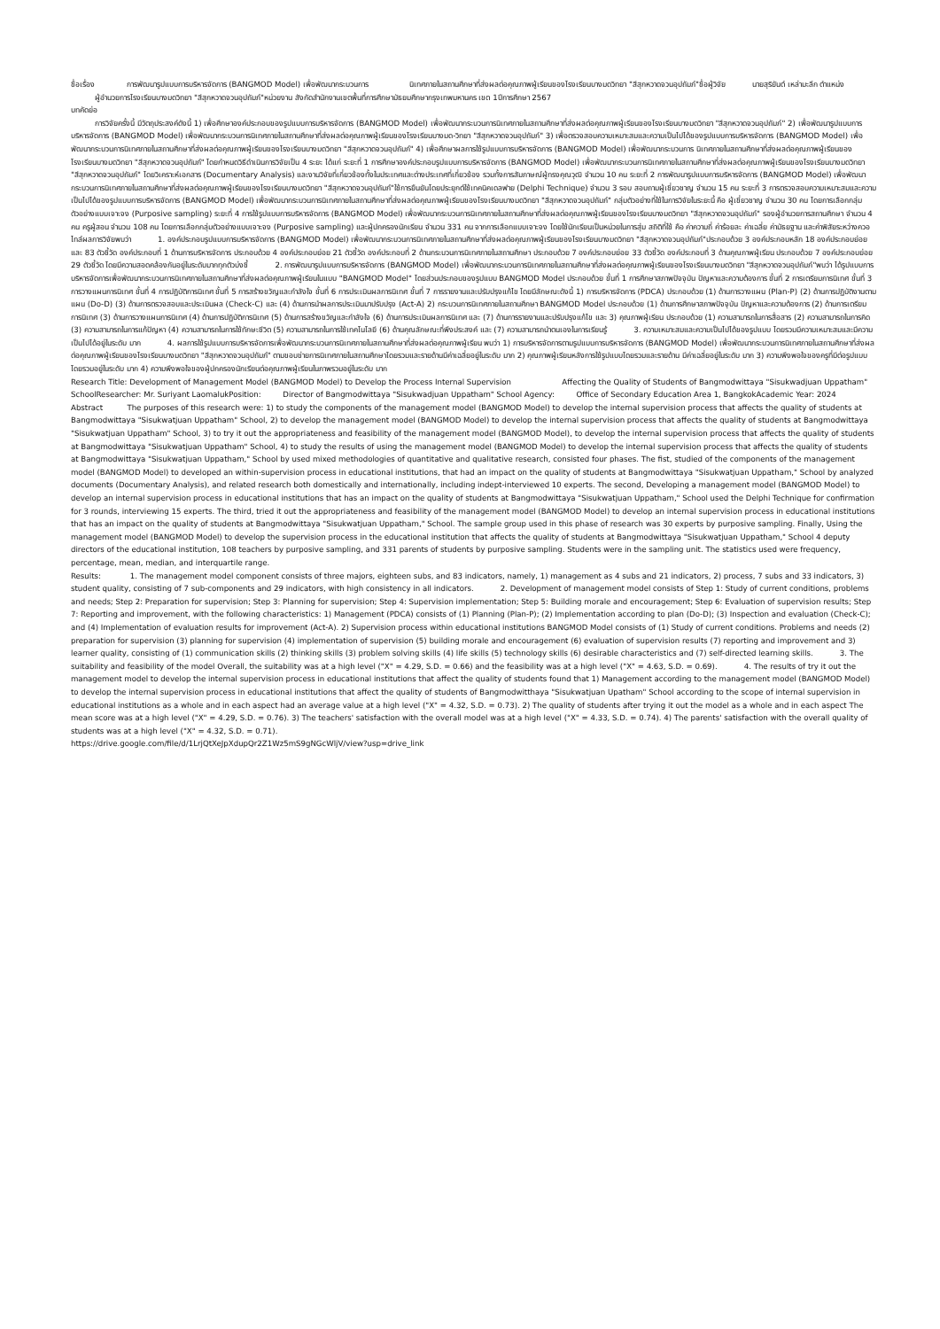ชื่อเรื่อง การพัฒนารูปแบบการบริหารจัดการ (BANGMOD Model) เพื่อพัฒนากระบวนการ นิเทศภายในสถานศึกษาที่ส่งผลต่อคุณภาพผู้เรียนของโรงเรียนบางมดวิทยา "สีสุกหวาดจวนอุปถัมภ์"ชื่อผู้วิจัย นายสุริยันต์ เหล่ามะลึก ตำแหน่ง ผู้อำนวยการโรงเรียนบางมดวิทยา "สีสุกหวาดจวนอุปถัมภ์"หน่วยงาน สังกัดสำนักงานเขตพื้นที่การศึกษามัธยมศึกษากรุงเทพมหานคร เขต 1ปีการศึกษา 2567
บทคัดย่อ
การวิจัยครั้งนี้ มีวัตถุประสงค์ดังนี้ 1) เพื่อศึกษาองค์ประกอบของรูปแบบการบริหารจัดการ (BANGMOD Model) เพื่อพัฒนากระบวนการนิเทศภายในสถานศึกษาที่ส่งผลต่อคุณภาพผู้เรียนของโรงเรียนบางมดวิทยา "สีสุกหวาดจวนอุปถัมภ์" 2) เพื่อพัฒนารูปแบบการบริหารจัดการ (BANGMOD Model) เพื่อพัฒนากระบวนการนิเทศภายในสถานศึกษาที่ส่งผลต่อคุณภาพผู้เรียนของโรงเรียนบางมด-วิทยา "สีสุกหวาดจวนอุปถัมภ์" 3) เพื่อตรวจสอบความเหมาะสมและความเป็นไปได้ของรูปแบบการบริหารจัดการ (BANGMOD Model) เพื่อพัฒนากระบวนการนิเทศภายในสถานศึกษาที่ส่งผลต่อคุณภาพผู้เรียนของโรงเรียนบางมดวิทยา "สีสุกหวาดจวนอุปถัมภ์" 4) เพื่อศึกษาผลการใช้รูปแบบการบริหารจัดการ (BANGMOD Model) เพื่อพัฒนากระบวนการ นิเทศภายในสถานศึกษาที่ส่งผลต่อคุณภาพผู้เรียนของโรงเรียนบางมดวิทยา "สีสุกหวาดจวนอุปถัมภ์" โดยกำหนดวิธีดำเนินการวิจัยเป็น 4 ระยะ ได้แก่ ระยะที่ 1 การศึกษาองค์ประกอบรูปแบบการบริหารจัดการ (BANGMOD Model) เพื่อพัฒนากระบวนการนิเทศภายในสถานศึกษาที่ส่งผลต่อคุณภาพผู้เรียนของโรงเรียนบางมดวิทยา "สีสุกหวาดจวนอุปถัมภ์" โดยวิเคราะห์เอกสาร (Documentary Analysis) และงานวิจัยที่เกี่ยวข้องทั้งในประเทศและต่างประเทศที่เกี่ยวข้อง รวมทั้งการสัมภาษณ์ผู้ทรงคุณวุฒิ จำนวน 10 คน ระยะที่ 2 การพัฒนารูปแบบการบริหารจัดการ (BANGMOD Model) เพื่อพัฒนากระบวนการนิเทศภายในสถานศึกษาที่ส่งผลต่อคุณภาพผู้เรียนของโรงเรียนบางมดวิทยา "สีสุกหวาดจวนอุปถัมภ์"ใช้การยืนยันโดยประยุกต์ใช้เทคนิคเดลฟาย (Delphi Technique) จำนวน 3 รอบ สอบถามผู้เชี่ยวชาญ จำนวน 15 คน ระยะที่ 3 การตรวจสอบความเหมาะสมและความเป็นไปได้ของรูปแบบการบริหารจัดการ (BANGMOD Model) เพื่อพัฒนากระบวนการนิเทศภายในสถานศึกษาที่ส่งผลต่อคุณภาพผู้เรียนของโรงเรียนบางมดวิทยา "สีสุกหวาดจวนอุปถัมภ์" กลุ่มตัวอย่างที่ใช้ในการวิจัยในระยะนี้ คือ ผู้เชี่ยวชาญ จำนวน 30 คน โดยการเลือกกลุ่มตัวอย่างแบบเจาะจง (Purposive sampling) ระยะที่ 4 การใช้รูปแบบการบริหารจัดการ (BANGMOD Model) เพื่อพัฒนากระบวนการนิเทศภายในสถานศึกษาที่ส่งผลต่อคุณภาพผู้เรียนของโรงเรียนบางมดวิทยา "สีสุกหวาดจวนอุปถัมภ์" รองผู้อำนวยการสถานศึกษา จำนวน 4 คน ครูผู้สอน จำนวน 108 คน โดยการเลือกกลุ่มตัวอย่างแบบเจาะจง (Purposive sampling) และผู้ปกครองนักเรียน จำนวน 331 คน จากการเลือกแบบเจาะจง โดยใช้นักเรียนเป็นหน่วยในการสุ่ม สถิติที่ใช้ คือ ค่าความถี่ ค่าร้อยละ ค่าเฉลี่ย ค่ามัธยฐาน และค่าพิสัยระหว่างควอไทล์ผลการวิจัยพบว่า 1. องค์ประกอบรูปแบบการบริหารจัดการ (BANGMOD Model) เพื่อพัฒนากระบวนการนิเทศภายในสถานศึกษาที่ส่งผลต่อคุณภาพผู้เรียนของโรงเรียนบางมดวิทยา "สีสุกหวาดจวนอุปถัมภ์"ประกอบด้วย 3 องค์ประกอบหลัก 18 องค์ประกอบย่อย และ 83 ตัวชี้วัด องค์ประกอบที่ 1 ด้านการบริหารจัดการ ประกอบด้วย 4 องค์ประกอบย่อย 21 ตัวชี้วัด องค์ประกอบที่ 2 ด้านกระบวนการนิเทศภายในสถานศึกษา ประกอบด้วย 7 องค์ประกอบย่อย 33 ตัวชี้วัด องค์ประกอบที่ 3 ด้านคุณภาพผู้เรียน ประกอบด้วย 7 องค์ประกอบย่อย 29 ตัวชี้วัด โดยมีความสอดคล้องกันอยู่ในระดับมากทุกตัวบ่งชี้ 2. การพัฒนารูปแบบการบริหารจัดการ (BANGMOD Model) เพื่อพัฒนากระบวนการนิเทศภายในสถานศึกษาที่ส่งผลต่อคุณภาพผู้เรียนของโรงเรียนบางมดวิทยา "สีสุกหวาดจวนอุปถัมภ์"พบว่า ได้รูปแบบการบริหารจัดการเพื่อพัฒนากระบวนการนิเทศภายในสถานศึกษาที่ส่งผลต่อคุณภาพผู้เรียนในแบบ "BANGMOD Model" โดยส่วนประกอบของรูปแบบ BANGMOD Model ประกอบด้วย ขั้นที่ 1 การศึกษาสภาพปัจจุบัน ปัญหาและความต้องการ ขั้นที่ 2 การเตรียมการนิเทศ ขั้นที่ 3 การวางแผนการนิเทศ ขั้นที่ 4 การปฏิบัติการนิเทศ ขั้นที่ 5 การสร้างขวัญและกำลังใจ ขั้นที่ 6 การประเมินผลการนิเทศ ขั้นที่ 7 การรายงานและปรับปรุงแก้ไข โดยมีลักษณะดังนี้ 1) การบริหารจัดการ (PDCA) ประกอบด้วย (1) ด้านการวางแผน (Plan-P) (2) ด้านการปฏิบัติงานตามแผน (Do-D) (3) ด้านการตรวจสอบและประเมินผล (Check-C) และ (4) ด้านการนำผลการประเมินมาปรับปรุง (Act-A) 2) กระบวนการนิเทศภายในสถานศึกษา BANGMOD Model ประกอบด้วย (1) ด้านการศึกษาสภาพปัจจุบัน ปัญหาและความต้องการ (2) ด้านการเตรียมการนิเทศ (3) ด้านการวางแผนการนิเทศ (4) ด้านการปฏิบัติการนิเทศ (5) ด้านการสร้างขวัญและกำลังใจ (6) ด้านการประเมินผลการนิเทศ และ (7) ด้านการรายงานและปรับปรุงแก้ไข และ 3) คุณภาพผู้เรียน ประกอบด้วย (1) ความสามารถในการสื่อสาร (2) ความสามารถในการคิด (3) ความสามารถในการแก้ปัญหา (4) ความสามารถในการใช้ทักษะชีวิต (5) ความสามารถในการใช้เทคโนโลยี (6) ด้านคุณลักษณะที่พึงประสงค์ และ (7) ความสามารถนำตนเองในการเรียนรู้ 3. ความเหมาะสมและความเป็นไปได้ของรูปแบบ โดยรวมมีความเหมาะสมและมีความเป็นไปได้อยู่ในระดับ มาก 4. ผลการใช้รูปแบบการบริหารจัดการเพื่อพัฒนากระบวนการนิเทศภายในสถานศึกษาที่ส่งผลต่อคุณภาพผู้เรียน พบว่า 1) การบริหารจัดการตามรูปแบบการบริหารจัดการ (BANGMOD Model) เพื่อพัฒนากระบวนการนิเทศภายในสถานศึกษาที่ส่งผลต่อคุณภาพผู้เรียนของโรงเรียนบางมดวิทยา "สีสุกหวาดจวนอุปถัมภ์" ตามขอบข่ายการนิเทศภายในสถานศึกษาโดยรวมและรายด้านมีค่าเฉลี่ยอยู่ในระดับ มาก 2) คุณภาพผู้เรียนหลังการใช้รูปแบบโดยรวมและรายด้าน มีค่าเฉลี่ยอยู่ในระดับ มาก 3) ความพึงพอใจของครูที่มีต่อรูปแบบโดยรวมอยู่ในระดับ มาก 4) ความพึงพอใจของผู้ปกครองนักเรียนต่อคุณภาพผู้เรียนในภาพรวมอยู่ในระดับ มาก
Research Title: Development of Management Model (BANGMOD Model) to Develop the Process Internal Supervision Affecting the Quality of Students of Bangmodwittaya "Sisukwadjuan Uppatham" SchoolResearcher: Mr. Suriyant LaomalukPosition: Director of Bangmodwittaya "Sisukwadjuan Uppatham" School Agency: Office of Secondary Education Area 1, BangkokAcademic Year: 2024
Abstract The purposes of this research were: 1) to study the components of the management model (BANGMOD Model) to develop the internal supervision process that affects the quality of students at Bangmodwittaya "Sisukwatjuan Uppatham" School, 2) to develop the management model (BANGMOD Model) to develop the internal supervision process that affects the quality of students at Bangmodwittaya "Sisukwatjuan Uppatham" School, 3) to try it out the appropriateness and feasibility of the management model (BANGMOD Model), to develop the internal supervision process that affects the quality of students at Bangmodwittaya "Sisukwatjuan Uppatham" School, 4) to study the results of using the management model (BANGMOD Model) to develop the internal supervision process that affects the quality of students at Bangmodwittaya "Sisukwatjuan Uppatham," School by used mixed methodologies of quantitative and qualitative research, consisted four phases. The fist, studied of the components of the management model (BANGMOD Model) to developed an within-supervision process in educational institutions, that had an impact on the quality of students at Bangmodwittaya "Sisukwatjuan Uppatham," School by analyzed documents (Documentary Analysis), and related research both domestically and internationally, including indept-interviewed 10 experts. The second, Developing a management model (BANGMOD Model) to develop an internal supervision process in educational institutions that has an impact on the quality of students at Bangmodwittaya "Sisukwatjuan Uppatham," School used the Delphi Technique for confirmation for 3 rounds, interviewing 15 experts. The third, tried it out the appropriateness and feasibility of the management model (BANGMOD Model) to develop an internal supervision process in educational institutions that has an impact on the quality of students at Bangmodwittaya "Sisukwatjuan Uppatham," School. The sample group used in this phase of research was 30 experts by purposive sampling. Finally, Using the management model (BANGMOD Model) to develop the supervision process in the educational institution that affects the quality of students at Bangmodwittaya "Sisukwatjuan Uppatham," School 4 deputy directors of the educational institution, 108 teachers by purposive sampling, and 331 parents of students by purposive sampling. Students were in the sampling unit. The statistics used were frequency, percentage, mean, median, and interquartile range.
Results: 1. The management model component consists of three majors, eighteen subs, and 83 indicators, namely, 1) management as 4 subs and 21 indicators, 2) process, 7 subs and 33 indicators, 3) student quality, consisting of 7 sub-components and 29 indicators, with high consistency in all indicators. 2. Development of management model consists of Step 1: Study of current conditions, problems and needs; Step 2: Preparation for supervision; Step 3: Planning for supervision; Step 4: Supervision implementation; Step 5: Building morale and encouragement; Step 6: Evaluation of supervision results; Step 7: Reporting and improvement, with the following characteristics: 1) Management (PDCA) consists of (1) Planning (Plan-P); (2) Implementation according to plan (Do-D); (3) Inspection and evaluation (Check-C); and (4) Implementation of evaluation results for improvement (Act-A). 2) Supervision process within educational institutions BANGMOD Model consists of (1) Study of current conditions. Problems and needs (2) preparation for supervision (3) planning for supervision (4) implementation of supervision (5) building morale and encouragement (6) evaluation of supervision results (7) reporting and improvement and 3) learner quality, consisting of (1) communication skills (2) thinking skills (3) problem solving skills (4) life skills (5) technology skills (6) desirable characteristics and (7) self-directed learning skills. 3. The suitability and feasibility of the model Overall, the suitability was at a high level ("X" = 4.29, S.D. = 0.66) and the feasibility was at a high level ("X" = 4.63, S.D. = 0.69). 4. The results of try it out the management model to develop the internal supervision process in educational institutions that affect the quality of students found that 1) Management according to the management model (BANGMOD Model) to develop the internal supervision process in educational institutions that affect the quality of students of Bangmodwitthaya "Sisukwatjuan Upatham" School according to the scope of internal supervision in educational institutions as a whole and in each aspect had an average value at a high level ("X" = 4.32, S.D. = 0.73). 2) The quality of students after trying it out the model as a whole and in each aspect The mean score was at a high level ("X" = 4.29, S.D. = 0.76). 3) The teachers' satisfaction with the overall model was at a high level ("X" = 4.33, S.D. = 0.74). 4) The parents' satisfaction with the overall quality of students was at a high level ("X" = 4.32, S.D. = 0.71).
https://drive.google.com/file/d/1LrjQtXeJpXdupQr2Z1Wz5mS9gNGcWljV/view?usp=drive_link